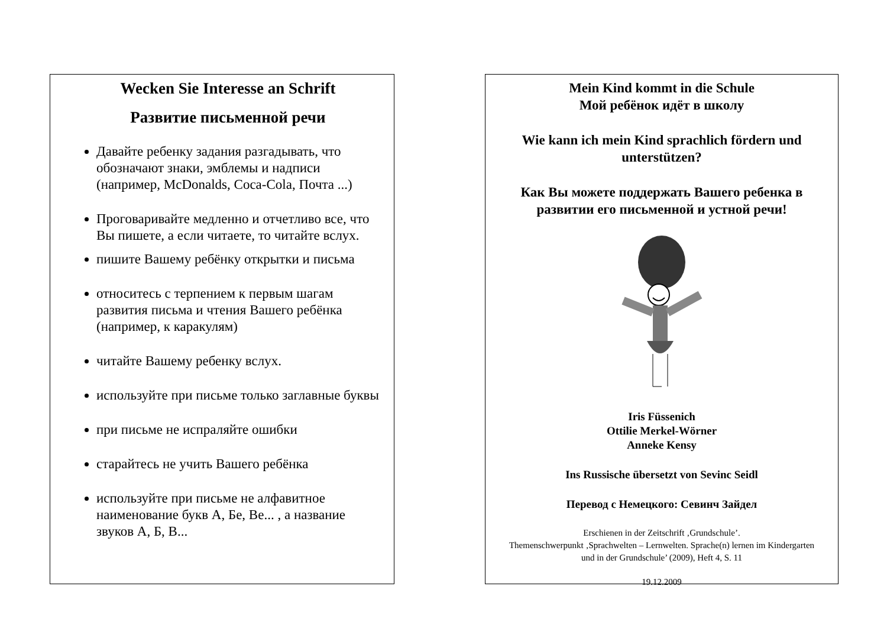Wecken Sie Interesse an Schrift
Развитие письменной речи
Давайте ребенку задания разгадывать, что обозначают знаки, эмблемы и надписи (например, McDonalds, Coca-Cola, Почта ...)
Проговаривайте медленно и отчетливо все, что Вы пишете, а если читаете, то читайте вслух.
пишите Вашему ребёнку открытки и письма
относитесь с терпением к первым шагам развития письма и чтения Вашего ребёнка (например, к каракулям)
читайте Вашему ребенку вслух.
используйте при письме только заглавные буквы
при письме не испраляйте ошибки
старайтесь не учить Вашего ребёнка
используйте при письме не алфавитное наименование букв А, Бе, Ве... , а название звуков А, Б, В...
Mein Kind kommt in die Schule
Мой ребёнок идёт в школу
Wie kann ich mein Kind sprachlich fördern und unterstützen?
Как Вы можете поддержать Вашего ребенка в развитии его письменной и устной речи!
Iris Füssenich
Ottilie Merkel-Wörner
Anneke Kensy
Ins Russische übersetzt von Sevinc Seidl
Перевод с Немецкого: Севинч Зайдел
Erschienen in der Zeitschrift ‚Grundschule’.
Themenschwerpunkt ‚Sprachwelten – Lernwelten. Sprache(n) lernen im Kindergarten und in der Grundschule’ (2009), Heft 4, S. 11
19.12.2009